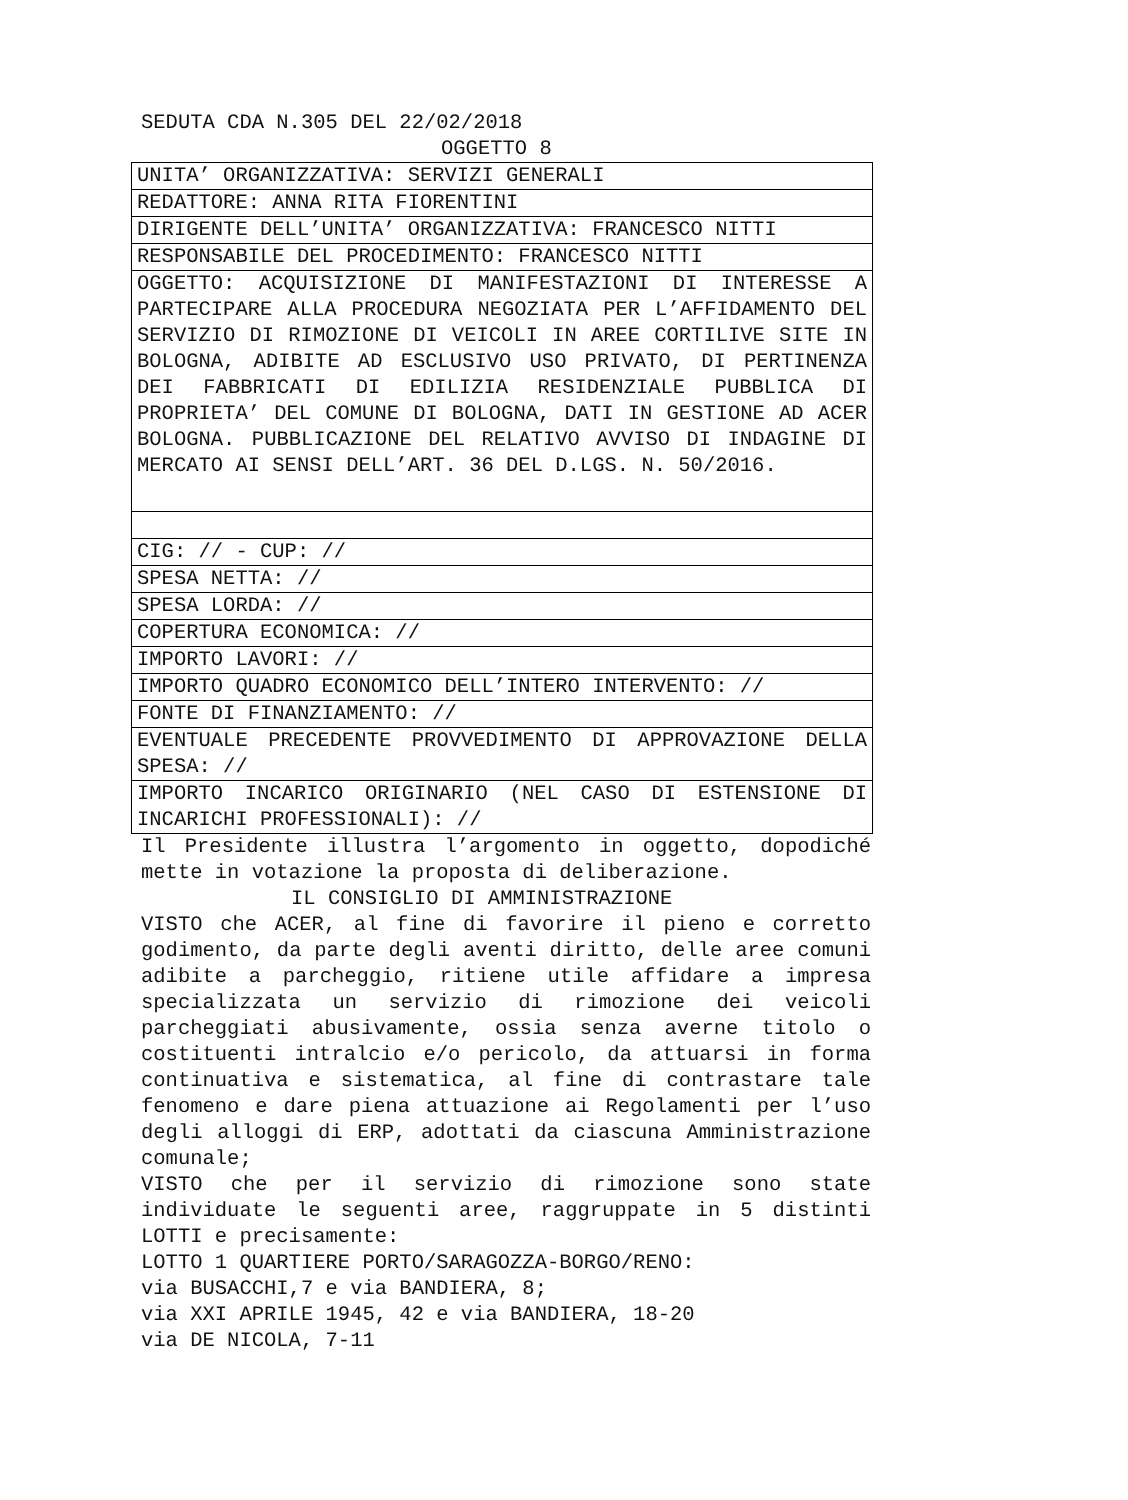SEDUTA CDA N.305 DEL 22/02/2018
OGGETTO 8
| UNITA’ ORGANIZZATIVA: SERVIZI GENERALI |
| REDATTORE: ANNA RITA FIORENTINI |
| DIRIGENTE DELL’UNITA’ ORGANIZZATIVA: FRANCESCO NITTI |
| RESPONSABILE DEL PROCEDIMENTO: FRANCESCO NITTI |
| OGGETTO: ACQUISIZIONE DI MANIFESTAZIONI DI INTERESSE A PARTECIPARE ALLA PROCEDURA NEGOZIATA PER L’AFFIDAMENTO DEL SERVIZIO DI RIMOZIONE DI VEICOLI IN AREE CORTILIVE SITE IN BOLOGNA, ADIBITE AD ESCLUSIVO USO PRIVATO, DI PERTINENZA DEI FABBRICATI DI EDILIZIA RESIDENZIALE PUBBLICA DI PROPRIETA’ DEL COMUNE DI BOLOGNA, DATI IN GESTIONE AD ACER BOLOGNA. PUBBLICAZIONE DEL RELATIVO AVVISO DI INDAGINE DI MERCATO AI SENSI DELL’ART. 36 DEL D.LGS. N. 50/2016. |
| CIG: // - CUP: // |
| SPESA NETTA: // |
| SPESA LORDA: // |
| COPERTURA ECONOMICA: // |
| IMPORTO LAVORI: // |
| IMPORTO QUADRO ECONOMICO DELL’INTERO INTERVENTO: // |
| FONTE DI FINANZIAMENTO: // |
| EVENTUALE PRECEDENTE PROVVEDIMENTO DI APPROVAZIONE DELLA SPESA: // |
| IMPORTO INCARICO ORIGINARIO (NEL CASO DI ESTENSIONE DI INCARICHI PROFESSIONALI): // |
Il Presidente illustra l’argomento in oggetto, dopodiché mette in votazione la proposta di deliberazione.
IL CONSIGLIO DI AMMINISTRAZIONE
VISTO che ACER, al fine di favorire il pieno e corretto godimento, da parte degli aventi diritto, delle aree comuni adibite a parcheggio, ritiene utile affidare a impresa specializzata un servizio di rimozione dei veicoli parcheggiati abusivamente, ossia senza averne titolo o costituenti intralcio e/o pericolo, da attuarsi in forma continuativa e sistematica, al fine di contrastare tale fenomeno e dare piena attuazione ai Regolamenti per l’uso degli alloggi di ERP, adottati da ciascuna Amministrazione comunale;
VISTO che per il servizio di rimozione sono state individuate le seguenti aree, raggruppate in 5 distinti LOTTI e precisamente:
LOTTO 1 QUARTIERE PORTO/SARAGOZZA-BORGO/RENO:
via BUSACCHI,7 e via BANDIERA, 8;
via XXI APRILE 1945, 42 e via BANDIERA, 18-20
via DE NICOLA, 7-11